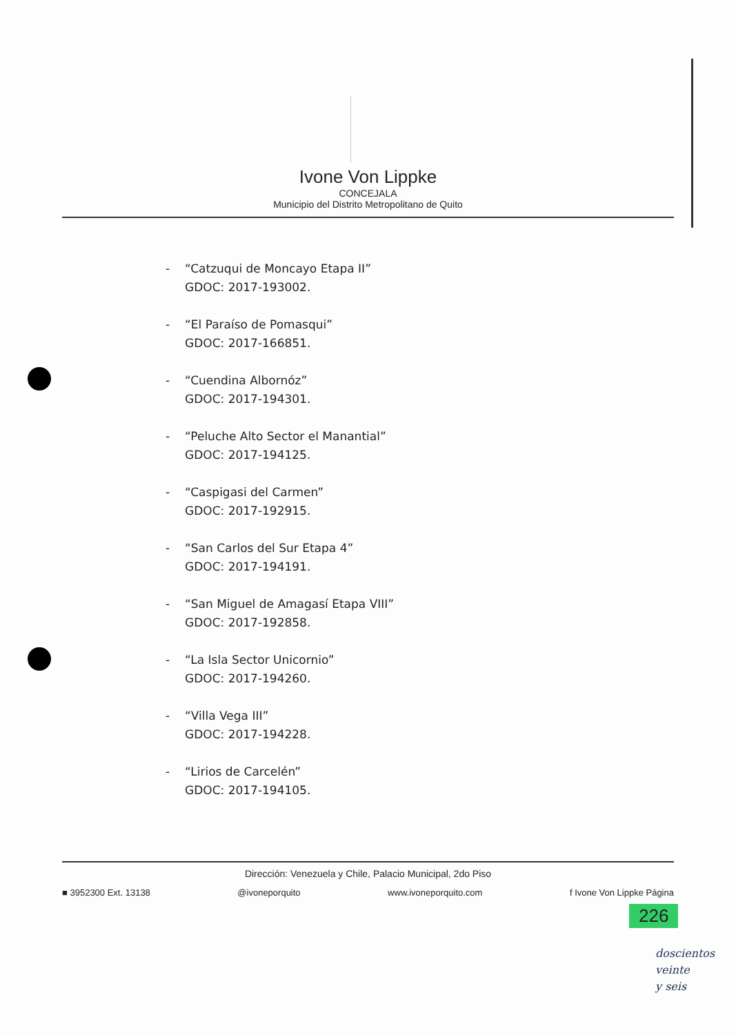Ivone Von Lippke
CONCEJALA
Municipio del Distrito Metropolitano de Quito
- “Catzuqui de Moncayo Etapa II”
GDOC: 2017-193002.
- “El Paraíso de Pomasqui”
GDOC: 2017-166851.
- “Cuendina Albornóz”
GDOC: 2017-194301.
- “Peluche Alto Sector el Manantial”
GDOC: 2017-194125.
- “Caspigasi del Carmen”
GDOC: 2017-192915.
- “San Carlos del Sur Etapa 4”
GDOC: 2017-194191.
- “San Miguel de Amagasí Etapa VIII”
GDOC: 2017-192858.
- “La Isla Sector Unicornio”
GDOC: 2017-194260.
- “Villa Vega III”
GDOC: 2017-194228.
- “Lirios de Carcelén”
GDOC: 2017-194105.
Dirección: Venezuela y Chile, Palacio Municipal, 2do Piso
■ 3952300 Ext. 13138 @ivoneporquito www.ivoneporquito.com f Ivone Von Lippke Página
226
doscientos
veinte
y seis